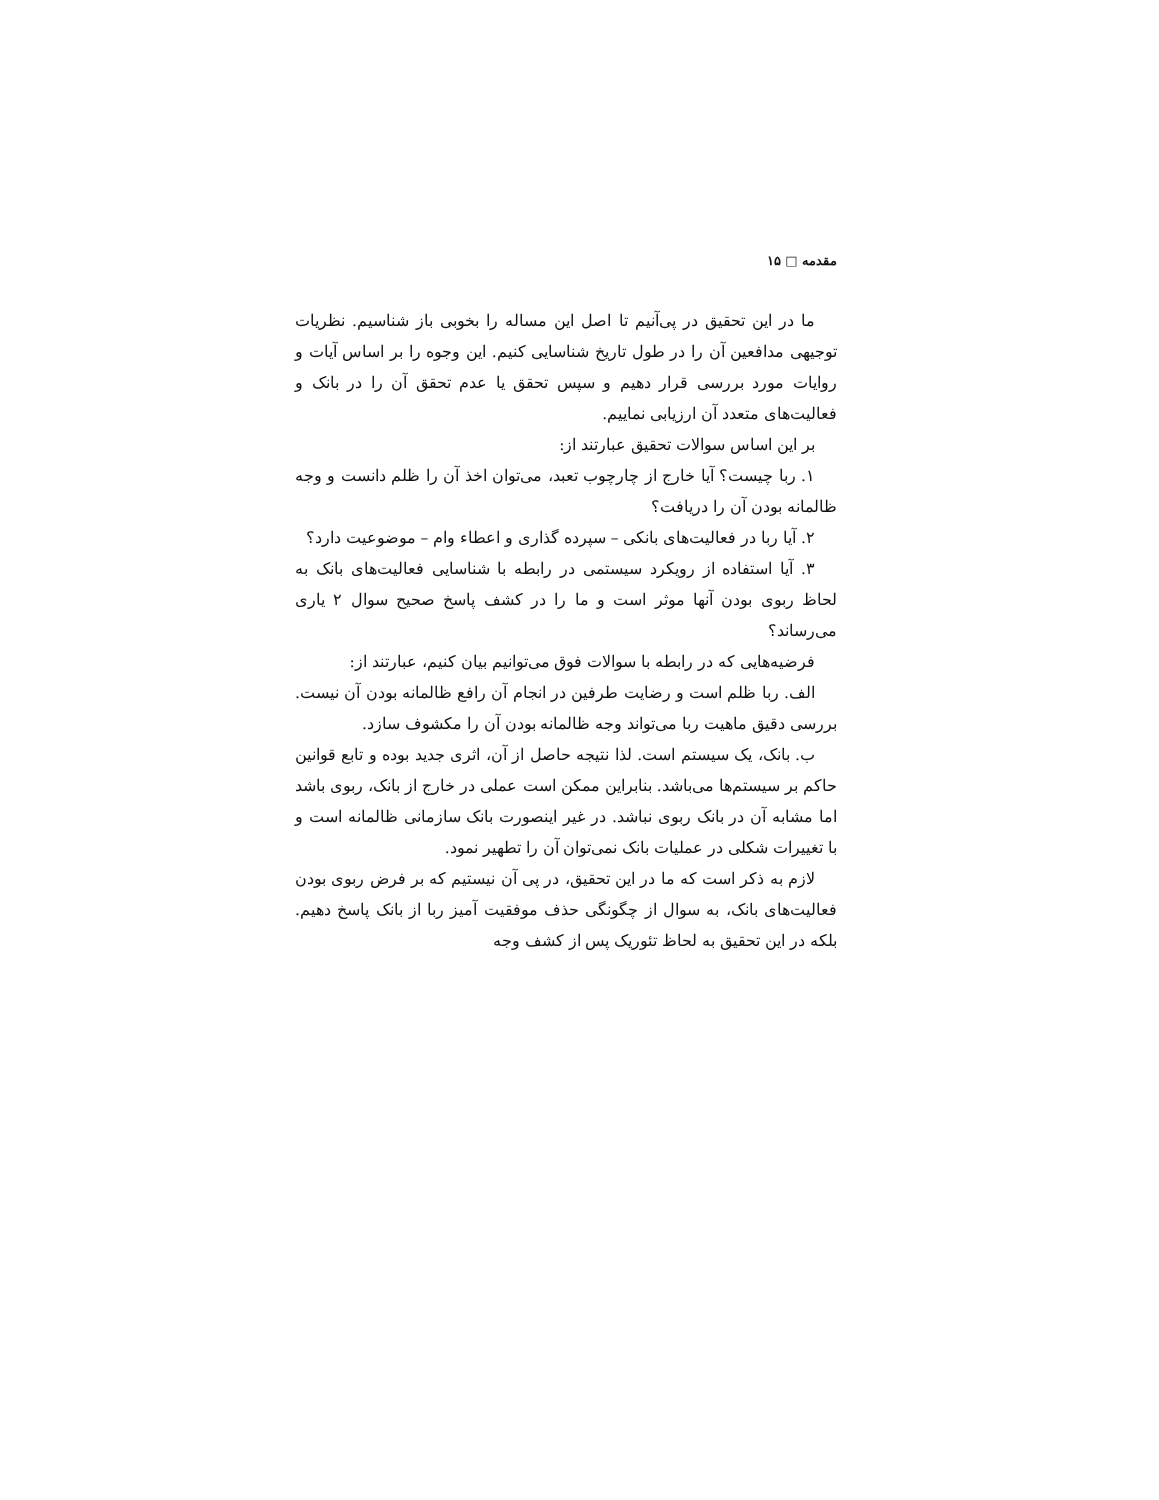مقدمه □ ۱۵
ما در این تحقیق در پی‌آنیم تا اصل این مساله را بخوبی باز شناسیم. نظریات توجیهی مدافعین آن را در طول تاریخ شناسایی کنیم. این وجوه را بر اساس آیات و روایات مورد بررسی قرار دهیم و سپس تحقق یا عدم تحقق آن را در بانک و فعالیت‌های متعدد آن ارزیابی نماییم.
بر این اساس سوالات تحقیق عبارتند از:
۱. ربا چیست؟ آیا خارج از چارچوب تعبد، می‌توان اخذ آن را ظلم دانست و وجه ظالمانه بودن آن را دریافت؟
۲. آیا ربا در فعالیت‌های بانکی – سپرده گذاری و اعطاء وام – موضوعیت دارد؟
۳. آیا استفاده از رویکرد سیستمی در رابطه با شناسایی فعالیت‌های بانک به لحاظ ربوی بودن آنها موثر است و ما را در کشف پاسخ صحیح سوال ۲ یاری می‌رساند؟
فرضیه‌هایی که در رابطه با سوالات فوق می‌توانیم بیان کنیم، عبارتند از:
الف. ربا ظلم است و رضایت طرفین در انجام آن رافع ظالمانه بودن آن نیست. بررسی دقیق ماهیت ربا می‌تواند وجه ظالمانه بودن آن را مکشوف سازد.
ب. بانک، یک سیستم است. لذا نتیجه حاصل از آن، اثری جدید بوده و تابع قوانین حاکم بر سیستم‌ها می‌باشد. بنابراین ممکن است عملی در خارج از بانک، ربوی باشد اما مشابه آن در بانک ربوی نباشد. در غیر اینصورت بانک سازمانی ظالمانه است و با تغییرات شکلی در عملیات بانک نمی‌توان آن را تطهیر نمود.
لازم به ذکر است که ما در این تحقیق، در پی آن نیستیم که بر فرض ربوی بودن فعالیت‌های بانک، به سوال از چگونگی حذف موفقیت آمیز ربا از بانک پاسخ دهیم. بلکه در این تحقیق به لحاظ تئوریک پس از کشف وجه